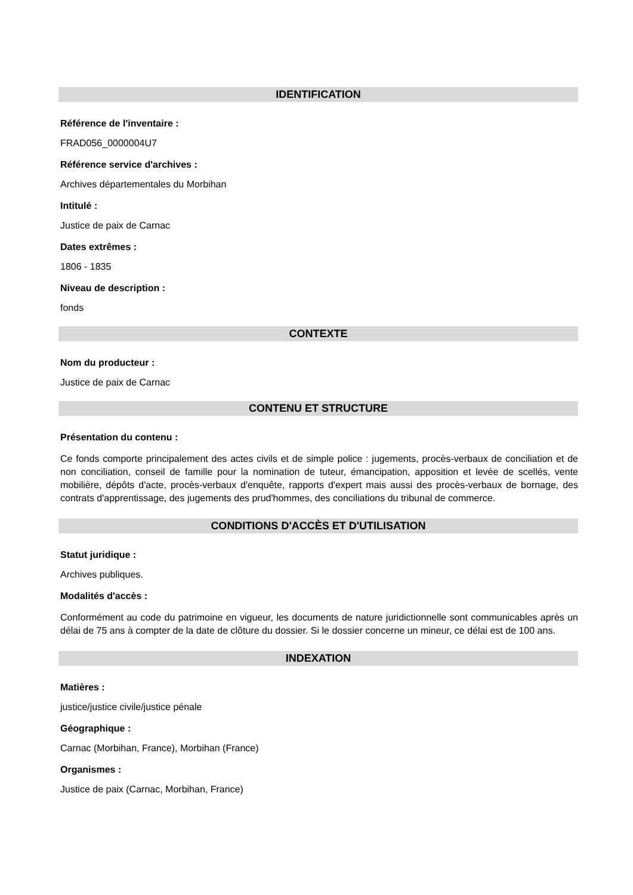IDENTIFICATION
Référence de l'inventaire :
FRAD056_0000004U7
Référence service d'archives :
Archives départementales du Morbihan
Intitulé :
Justice de paix de Carnac
Dates extrêmes :
1806 - 1835
Niveau de description :
fonds
CONTEXTE
Nom du producteur :
Justice de paix de Carnac
CONTENU ET STRUCTURE
Présentation du contenu :
Ce fonds comporte principalement des actes civils et de simple police : jugements, procès-verbaux de conciliation et de non conciliation, conseil de famille pour la nomination de tuteur, émancipation, apposition et levée de scellés, vente mobilière, dépôts d'acte, procès-verbaux d'enquête, rapports d'expert mais aussi des procès-verbaux de bornage, des contrats d'apprentissage, des jugements des prud'hommes, des conciliations du tribunal de commerce.
CONDITIONS D'ACCÈS ET D'UTILISATION
Statut juridique :
Archives publiques.
Modalités d'accès :
Conformément au code du patrimoine en vigueur, les documents de nature juridictionnelle sont communicables après un délai de 75 ans à compter de la date de clôture du dossier. Si le dossier concerne un mineur, ce délai est de 100 ans.
INDEXATION
Matières :
justice/justice civile/justice pénale
Géographique :
Carnac (Morbihan, France), Morbihan (France)
Organismes :
Justice de paix (Carnac, Morbihan, France)